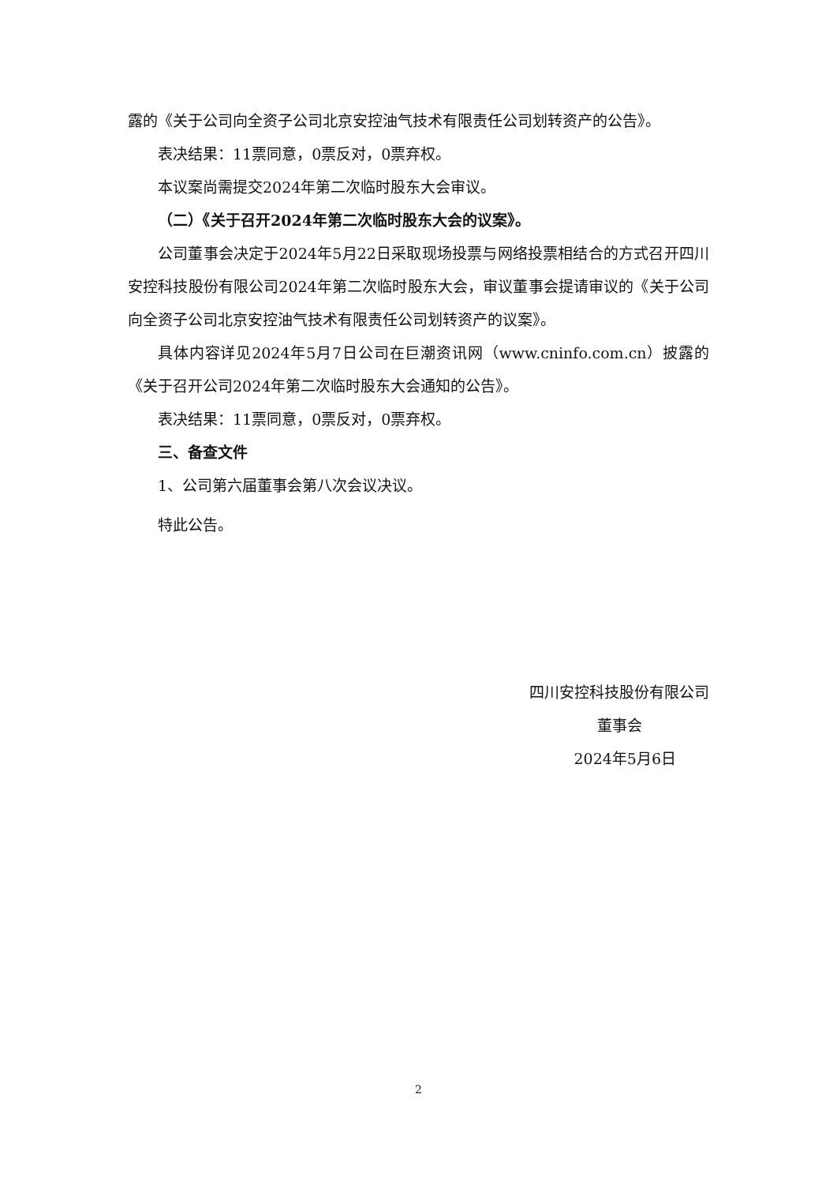露的《关于公司向全资子公司北京安控油气技术有限责任公司划转资产的公告》。
表决结果：11票同意，0票反对，0票弃权。
本议案尚需提交2024年第二次临时股东大会审议。
（二）《关于召开2024年第二次临时股东大会的议案》。
公司董事会决定于2024年5月22日采取现场投票与网络投票相结合的方式召开四川安控科技股份有限公司2024年第二次临时股东大会，审议董事会提请审议的《关于公司向全资子公司北京安控油气技术有限责任公司划转资产的议案》。
具体内容详见2024年5月7日公司在巨潮资讯网（www.cninfo.com.cn）披露的《关于召开公司2024年第二次临时股东大会通知的公告》。
表决结果：11票同意，0票反对，0票弃权。
三、备查文件
1、公司第六届董事会第八次会议决议。
特此公告。
四川安控科技股份有限公司
董事会
2024年5月6日
2